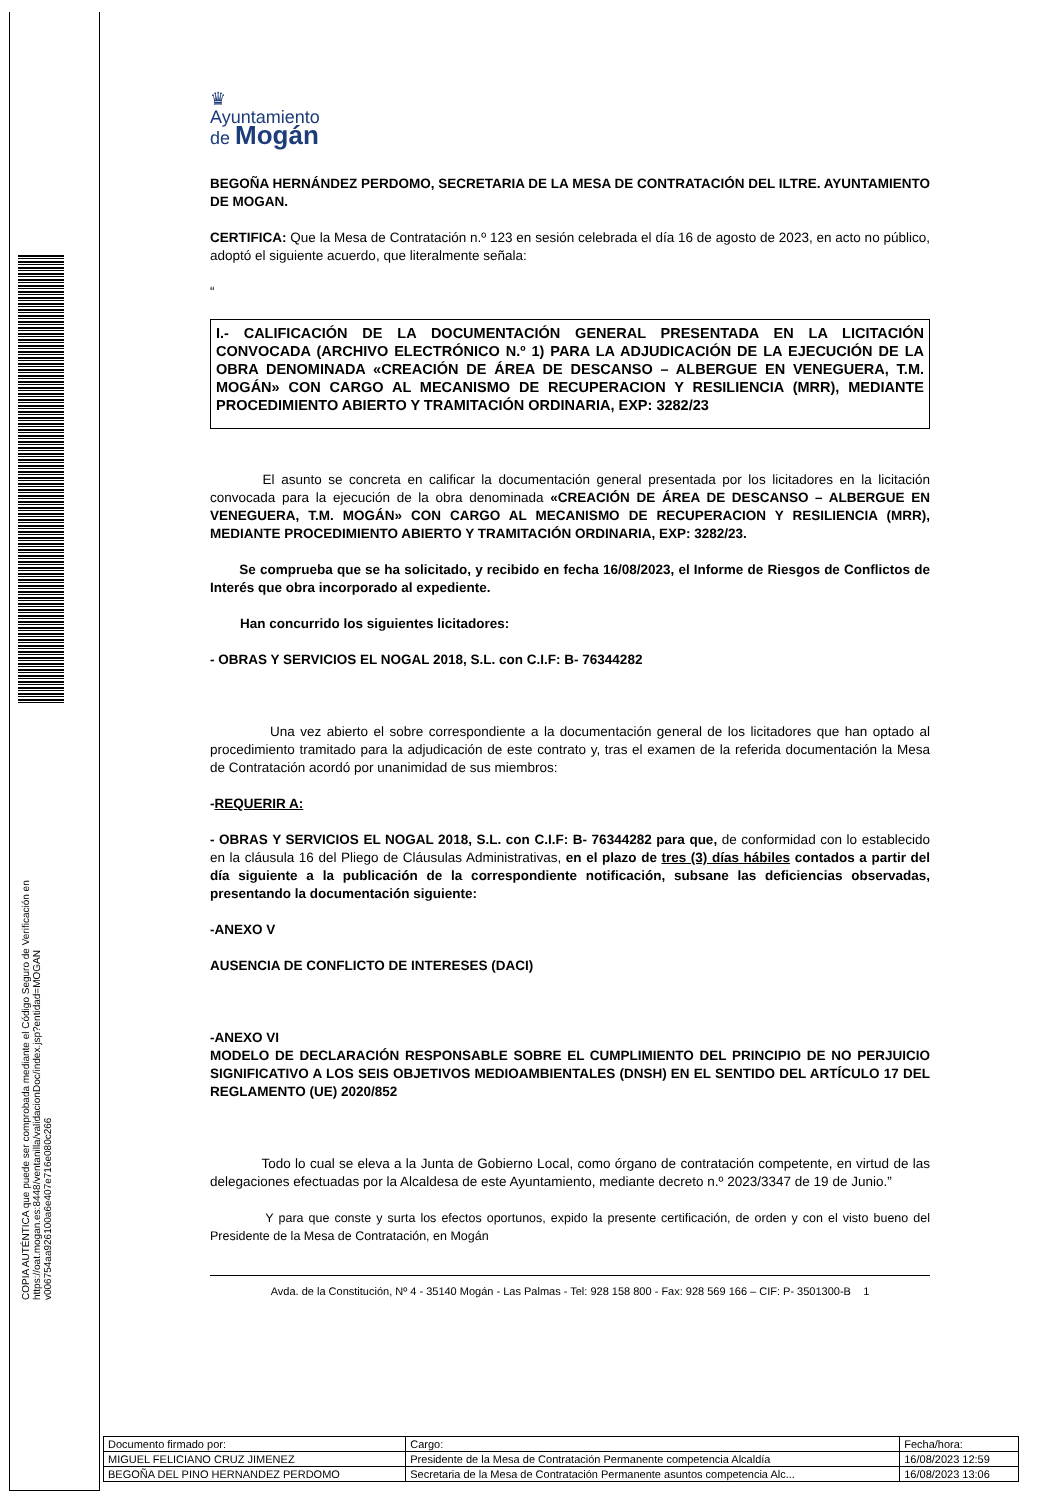♛
Ayuntamiento
de Mogán
BEGOÑA HERNÁNDEZ PERDOMO, SECRETARIA DE LA MESA DE CONTRATACIÓN DEL ILTRE. AYUNTAMIENTO DE MOGAN.
CERTIFICA: Que la Mesa de Contratación n.º 123 en sesión celebrada el día 16 de agosto de 2023, en acto no público, adoptó el siguiente acuerdo, que literalmente señala:
“
I.- CALIFICACIÓN DE LA DOCUMENTACIÓN GENERAL PRESENTADA EN LA LICITACIÓN CONVOCADA (ARCHIVO ELECTRÓNICO N.º 1) PARA LA ADJUDICACIÓN DE LA EJECUCIÓN DE LA OBRA DENOMINADA «CREACIÓN DE ÁREA DE DESCANSO – ALBERGUE EN VENEGUERA, T.M. MOGÁN» CON CARGO AL MECANISMO DE RECUPERACION Y RESILIENCIA (MRR), MEDIANTE PROCEDIMIENTO ABIERTO Y TRAMITACIÓN ORDINARIA, EXP: 3282/23
El asunto se concreta en calificar la documentación general presentada por los licitadores en la licitación convocada para la ejecución de la obra denominada «CREACIÓN DE ÁREA DE DESCANSO – ALBERGUE EN VENEGUERA, T.M. MOGÁN» CON CARGO AL MECANISMO DE RECUPERACION Y RESILIENCIA (MRR), MEDIANTE PROCEDIMIENTO ABIERTO Y TRAMITACIÓN ORDINARIA, EXP: 3282/23.
Se comprueba que se ha solicitado, y recibido en fecha 16/08/2023, el Informe de Riesgos de Conflictos de Interés que obra incorporado al expediente.
Han concurrido los siguientes licitadores:
- OBRAS Y SERVICIOS EL NOGAL 2018, S.L. con C.I.F: B- 76344282
Una vez abierto el sobre correspondiente a la documentación general de los licitadores que han optado al procedimiento tramitado para la adjudicación de este contrato y, tras el examen de la referida documentación la Mesa de Contratación acordó por unanimidad de sus miembros:
-REQUERIR A:
- OBRAS Y SERVICIOS EL NOGAL 2018, S.L. con C.I.F: B- 76344282 para que, de conformidad con lo establecido en la cláusula 16 del Pliego de Cláusulas Administrativas, en el plazo de tres (3) días hábiles contados a partir del día siguiente a la publicación de la correspondiente notificación, subsane las deficiencias observadas, presentando la documentación siguiente:
-ANEXO V
AUSENCIA DE CONFLICTO DE INTERESES (DACI)
-ANEXO VI
MODELO DE DECLARACIÓN RESPONSABLE SOBRE EL CUMPLIMIENTO DEL PRINCIPIO DE NO PERJUICIO SIGNIFICATIVO A LOS SEIS OBJETIVOS MEDIOAMBIENTALES (DNSH) EN EL SENTIDO DEL ARTÍCULO 17 DEL REGLAMENTO (UE) 2020/852
Todo lo cual se eleva a la Junta de Gobierno Local, como órgano de contratación competente, en virtud de las delegaciones efectuadas por la Alcaldesa de este Ayuntamiento, mediante decreto n.º 2023/3347 de 19 de Junio.”
Y para que conste y surta los efectos oportunos, expido la presente certificación, de orden y con el visto bueno del Presidente de la Mesa de Contratación, en Mogán
Avda. de la Constitución, Nº 4 - 35140 Mogán - Las Palmas - Tel: 928 158 800 - Fax: 928 569 166 – CIF: P- 3501300-B 1
COPIA AUTÉNTICA que puede ser comprobada mediante el Código Seguro de Verificación en https://oat.mogan.es:8448/ventanilla/validacionDoc/index.jsp?entidad=MOGAN
v00675​4aa926100a6e407e716e080c266
| Documento firmado por: | Cargo: | Fecha/hora: |
| MIGUEL FELICIANO CRUZ JIMENEZ | Presidente de la Mesa de Contratación Permanente competencia Alcaldía | 16/08/2023 12:59 |
| BEGOÑA DEL PINO HERNANDEZ PERDOMO | Secretaria de la Mesa de Contratación Permanente asuntos competencia Alc... | 16/08/2023 13:06 |